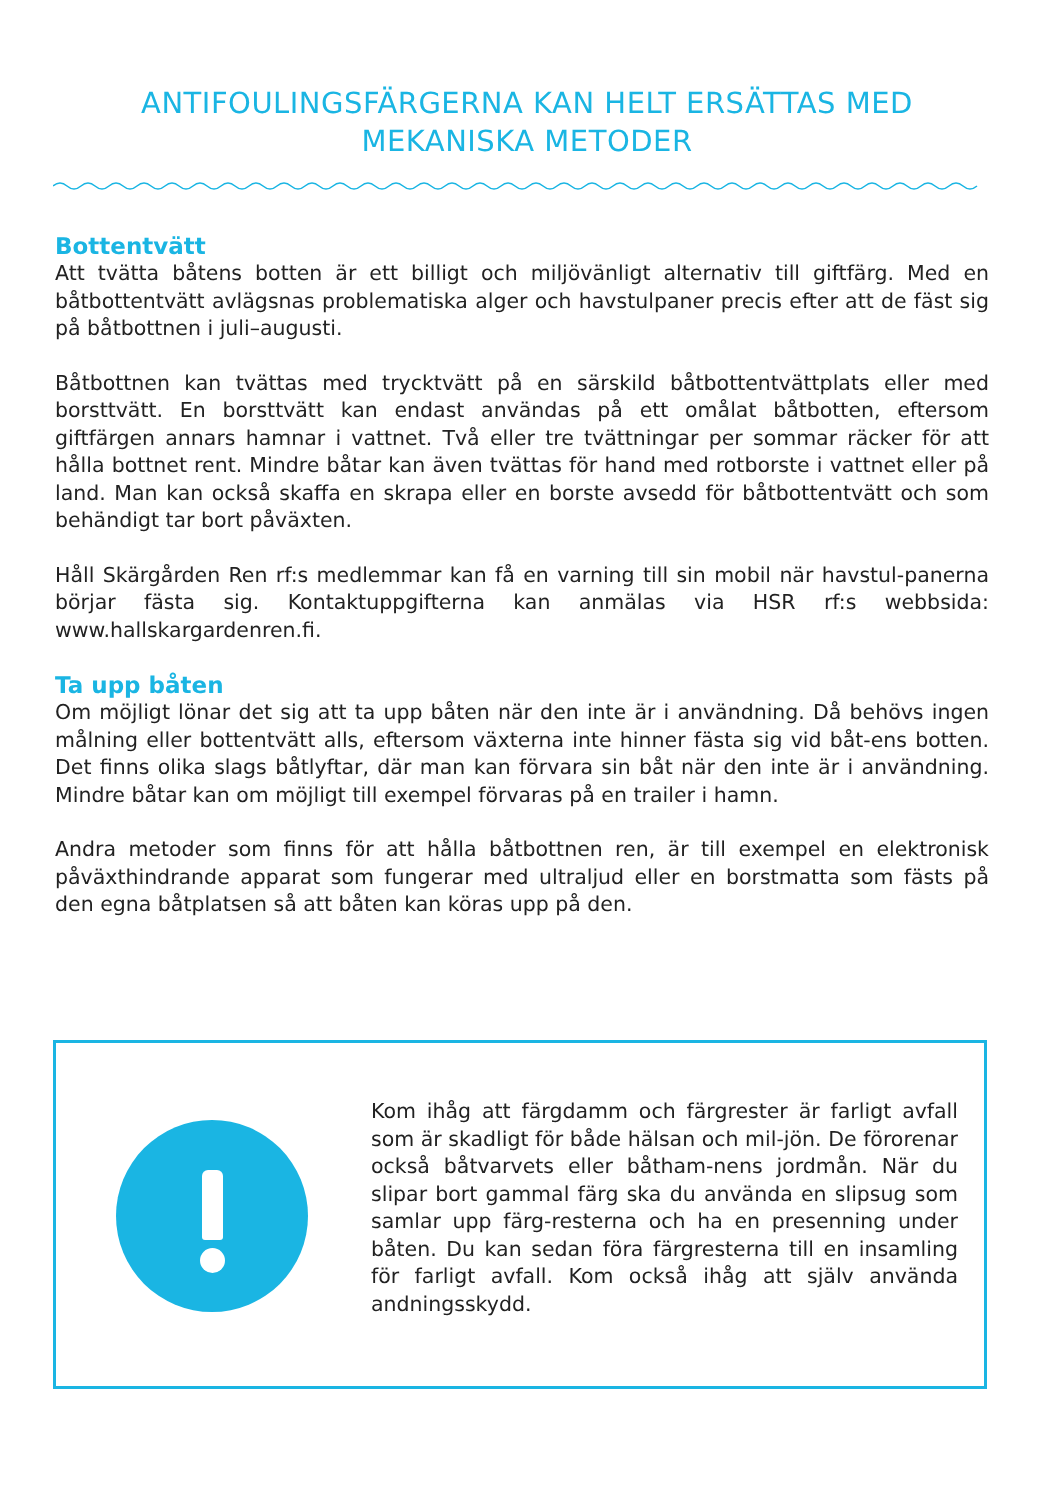ANTIFOULINGSFÄRGERNA KAN HELT ERSÄTTAS MED MEKANISKA METODER
Bottentvätt
Att tvätta båtens botten är ett billigt och miljövänligt alternativ till giftfärg. Med en båtbottentvätt avlägsnas problematiska alger och havstulpaner precis efter att de fäst sig på båtbottnen i juli–augusti.
Båtbottnen kan tvättas med trycktvätt på en särskild båtbottentvättplats eller med borsttvätt. En borsttvätt kan endast användas på ett omålat båtbotten, eftersom giftfärgen annars hamnar i vattnet. Två eller tre tvättningar per sommar räcker för att hålla bottnet rent. Mindre båtar kan även tvättas för hand med rotborste i vattnet eller på land. Man kan också skaffa en skrapa eller en borste avsedd för båtbottentvätt och som behändigt tar bort påväxten.
Håll Skärgården Ren rf:s medlemmar kan få en varning till sin mobil när havstul-panerna börjar fästa sig. Kontaktuppgifterna kan anmälas via HSR rf:s webbsida: www.hallskargardenren.fi.
Ta upp båten
Om möjligt lönar det sig att ta upp båten när den inte är i användning. Då behövs ingen målning eller bottentvätt alls, eftersom växterna inte hinner fästa sig vid båt-ens botten. Det finns olika slags båtlyftar, där man kan förvara sin båt när den inte är i användning. Mindre båtar kan om möjligt till exempel förvaras på en trailer i hamn.
Andra metoder som finns för att hålla båtbottnen ren, är till exempel en elektronisk påväxthindrande apparat som fungerar med ultraljud eller en borstmatta som fästs på den egna båtplatsen så att båten kan köras upp på den.
Kom ihåg att färgdamm och färgrester är farligt avfall som är skadligt för både hälsan och mil-jön. De förorenar också båtvarvets eller båtham-nens jordmån. När du slipar bort gammal färg ska du använda en slipsug som samlar upp färg-resterna och ha en presenning under båten. Du kan sedan föra färgresterna till en insamling för farligt avfall. Kom också ihåg att själv använda andningsskydd.